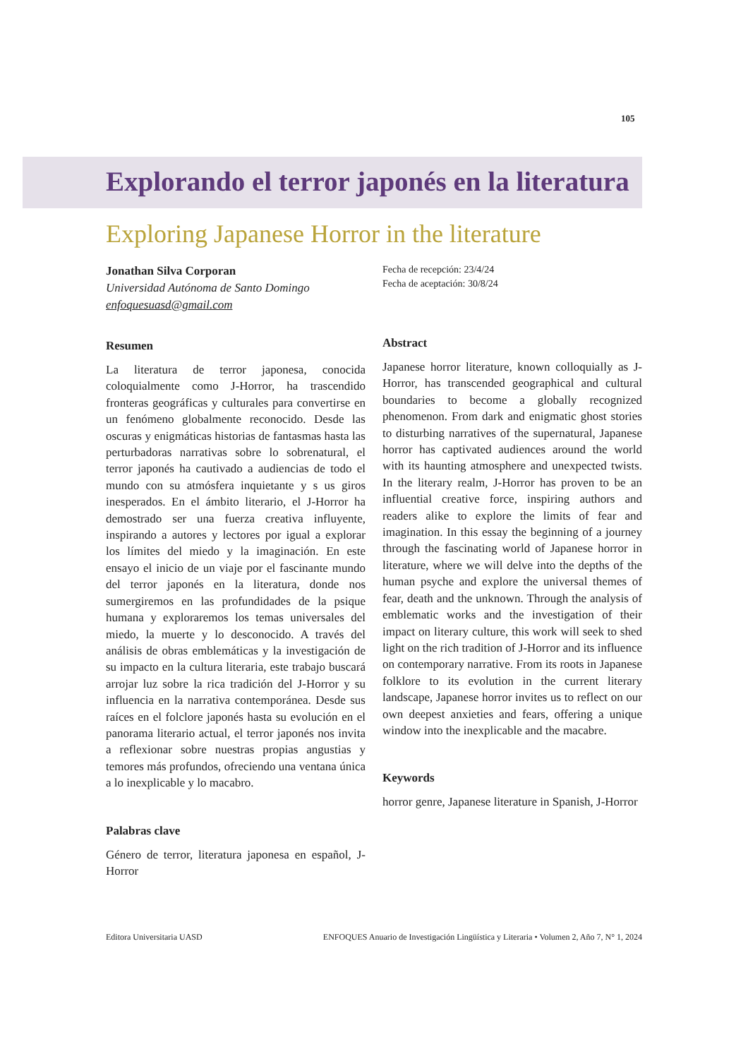105
Explorando el terror japonés en la literatura
Exploring Japanese Horror in the literature
Jonathan Silva Corporan
Universidad Autónoma de Santo Domingo
enfoquesuasd@gmail.com
Resumen
La literatura de terror japonesa, conocida coloquialmente como J-Horror, ha trascendido fronteras geográficas y culturales para convertirse en un fenómeno globalmente reconocido. Desde las oscuras y enigmáticas historias de fantasmas hasta las perturbadoras narrativas sobre lo sobrenatural, el terror japonés ha cautivado a audiencias de todo el mundo con su atmósfera inquietante y s us giros inesperados. En el ámbito literario, el J-Horror ha demostrado ser una fuerza creativa influyente, inspirando a autores y lectores por igual a explorar los límites del miedo y la imaginación. En este ensayo el inicio de un viaje por el fascinante mundo del terror japonés en la literatura, donde nos sumergiremos en las profundidades de la psique humana y exploraremos los temas universales del miedo, la muerte y lo desconocido. A través del análisis de obras emblemáticas y la investigación de su impacto en la cultura literaria, este trabajo buscará arrojar luz sobre la rica tradición del J-Horror y su influencia en la narrativa contemporánea. Desde sus raíces en el folclore japonés hasta su evolución en el panorama literario actual, el terror japonés nos invita a reflexionar sobre nuestras propias angustias y temores más profundos, ofreciendo una ventana única a lo inexplicable y lo macabro.
Palabras clave
Género de terror, literatura japonesa en español, J-Horror
Fecha de recepción: 23/4/24
Fecha de aceptación: 30/8/24
Abstract
Japanese horror literature, known colloquially as J-Horror, has transcended geographical and cultural boundaries to become a globally recognized phenomenon. From dark and enigmatic ghost stories to disturbing narratives of the supernatural, Japanese horror has captivated audiences around the world with its haunting atmosphere and unexpected twists. In the literary realm, J-Horror has proven to be an influential creative force, inspiring authors and readers alike to explore the limits of fear and imagination. In this essay the beginning of a journey through the fascinating world of Japanese horror in literature, where we will delve into the depths of the human psyche and explore the universal themes of fear, death and the unknown. Through the analysis of emblematic works and the investigation of their impact on literary culture, this work will seek to shed light on the rich tradition of J-Horror and its influence on contemporary narrative. From its roots in Japanese folklore to its evolution in the current literary landscape, Japanese horror invites us to reflect on our own deepest anxieties and fears, offering a unique window into the inexplicable and the macabre.
Keywords
horror genre, Japanese literature in Spanish, J-Horror
Editora Universitaria UASD ENFOQUES Anuario de Investigación Lingüística y Literaria • Volumen 2, Año 7, N° 1, 2024